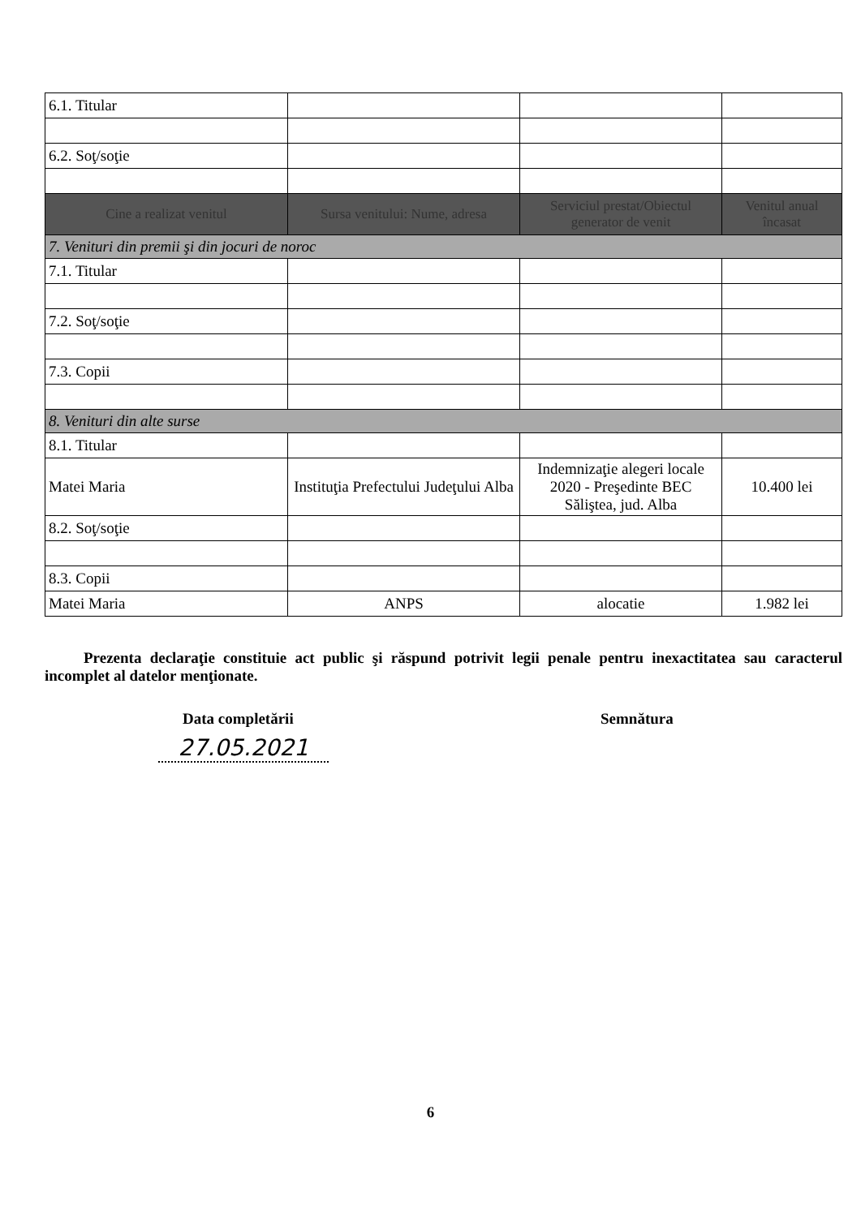| 6.1. Titular | | | |
| 6.2. Soţ/soţie | | | |
| Cine a realizat venitul | Sursa venitului: Nume, adresa | Serviciul prestat/Obiectul generator de venit | Venitul anual încasat |
| 7. Venituri din premii şi din jocuri de noroc | | | |
| 7.1. Titular | | | |
| 7.2. Soţ/soţie | | | |
| 7.3. Copii | | | |
| 8. Venituri din alte surse | | | |
| 8.1. Titular | | | |
| Matei Maria | Instituţia Prefectului Judeţului Alba | Indemnizaţie alegeri locale 2020 - Preşedinte BEC Săliştea, jud. Alba | 10.400 lei |
| 8.2. Soţ/soţie | | | |
| 8.3. Copii | | | |
| Matei Maria | ANPS | alocatie | 1.982 lei |
Prezenta declaraţie constituie act public şi răspund potrivit legii penale pentru inexactitatea sau caracterul incomplet al datelor menţionate.
Data completării Semnătura
27.05.2021
6